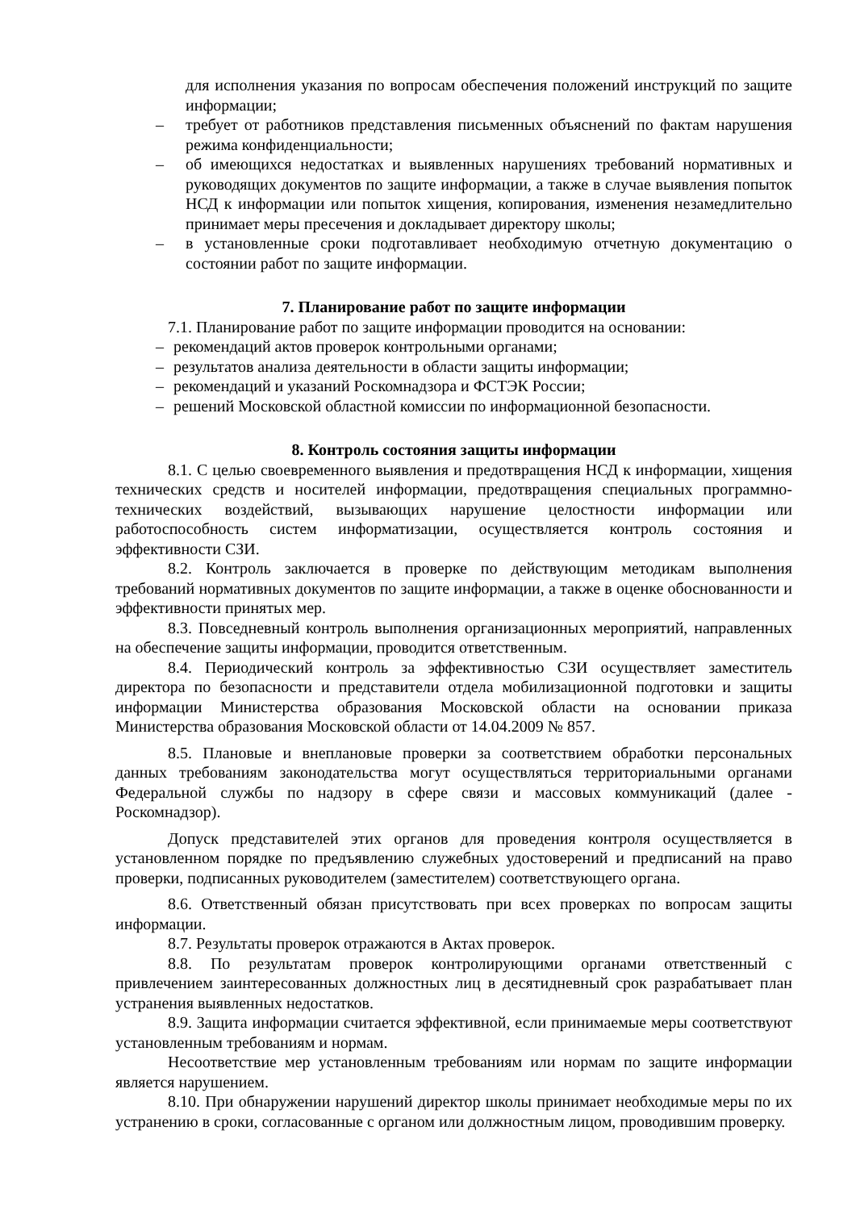для исполнения указания по вопросам обеспечения положений инструкций по защите информации;
– требует от работников представления письменных объяснений по фактам нарушения режима конфиденциальности;
– об имеющихся недостатках и выявленных нарушениях требований нормативных и руководящих документов по защите информации, а также в случае выявления попыток НСД к информации или попыток хищения, копирования, изменения незамедлительно принимает меры пресечения и докладывает директору школы;
– в установленные сроки подготавливает необходимую отчетную документацию о состоянии работ по защите информации.
7. Планирование работ по защите информации
7.1. Планирование работ по защите информации проводится на основании:
– рекомендаций актов проверок контрольными органами;
– результатов анализа деятельности в области защиты информации;
– рекомендаций и указаний Роскомнадзора и ФСТЭК России;
– решений Московской областной комиссии по информационной безопасности.
8. Контроль состояния защиты информации
8.1. С целью своевременного выявления и предотвращения НСД к информации, хищения технических средств и носителей информации, предотвращения специальных программно-технических воздействий, вызывающих нарушение целостности информации или работоспособность систем информатизации, осуществляется контроль состояния и эффективности СЗИ.
8.2. Контроль заключается в проверке по действующим методикам выполнения требований нормативных документов по защите информации, а также в оценке обоснованности и эффективности принятых мер.
8.3. Повседневный контроль выполнения организационных мероприятий, направленных на обеспечение защиты информации, проводится ответственным.
8.4. Периодический контроль за эффективностью СЗИ осуществляет заместитель директора по безопасности и представители отдела мобилизационной подготовки и защиты информации Министерства образования Московской области на основании приказа Министерства образования Московской области от 14.04.2009 № 857.
8.5. Плановые и внеплановые проверки за соответствием обработки персональных данных требованиям законодательства могут осуществляться территориальными органами Федеральной службы по надзору в сфере связи и массовых коммуникаций (далее - Роскомнадзор).
Допуск представителей этих органов для проведения контроля осуществляется в установленном порядке по предъявлению служебных удостоверений и предписаний на право проверки, подписанных руководителем (заместителем) соответствующего органа.
8.6. Ответственный обязан присутствовать при всех проверках по вопросам защиты информации.
8.7. Результаты проверок отражаются в Актах проверок.
8.8. По результатам проверок контролирующими органами ответственный с привлечением заинтересованных должностных лиц в десятидневный срок разрабатывает план устранения выявленных недостатков.
8.9. Защита информации считается эффективной, если принимаемые меры соответствуют установленным требованиям и нормам.
Несоответствие мер установленным требованиям или нормам по защите информации является нарушением.
8.10. При обнаружении нарушений директор школы принимает необходимые меры по их устранению в сроки, согласованные с органом или должностным лицом, проводившим проверку.